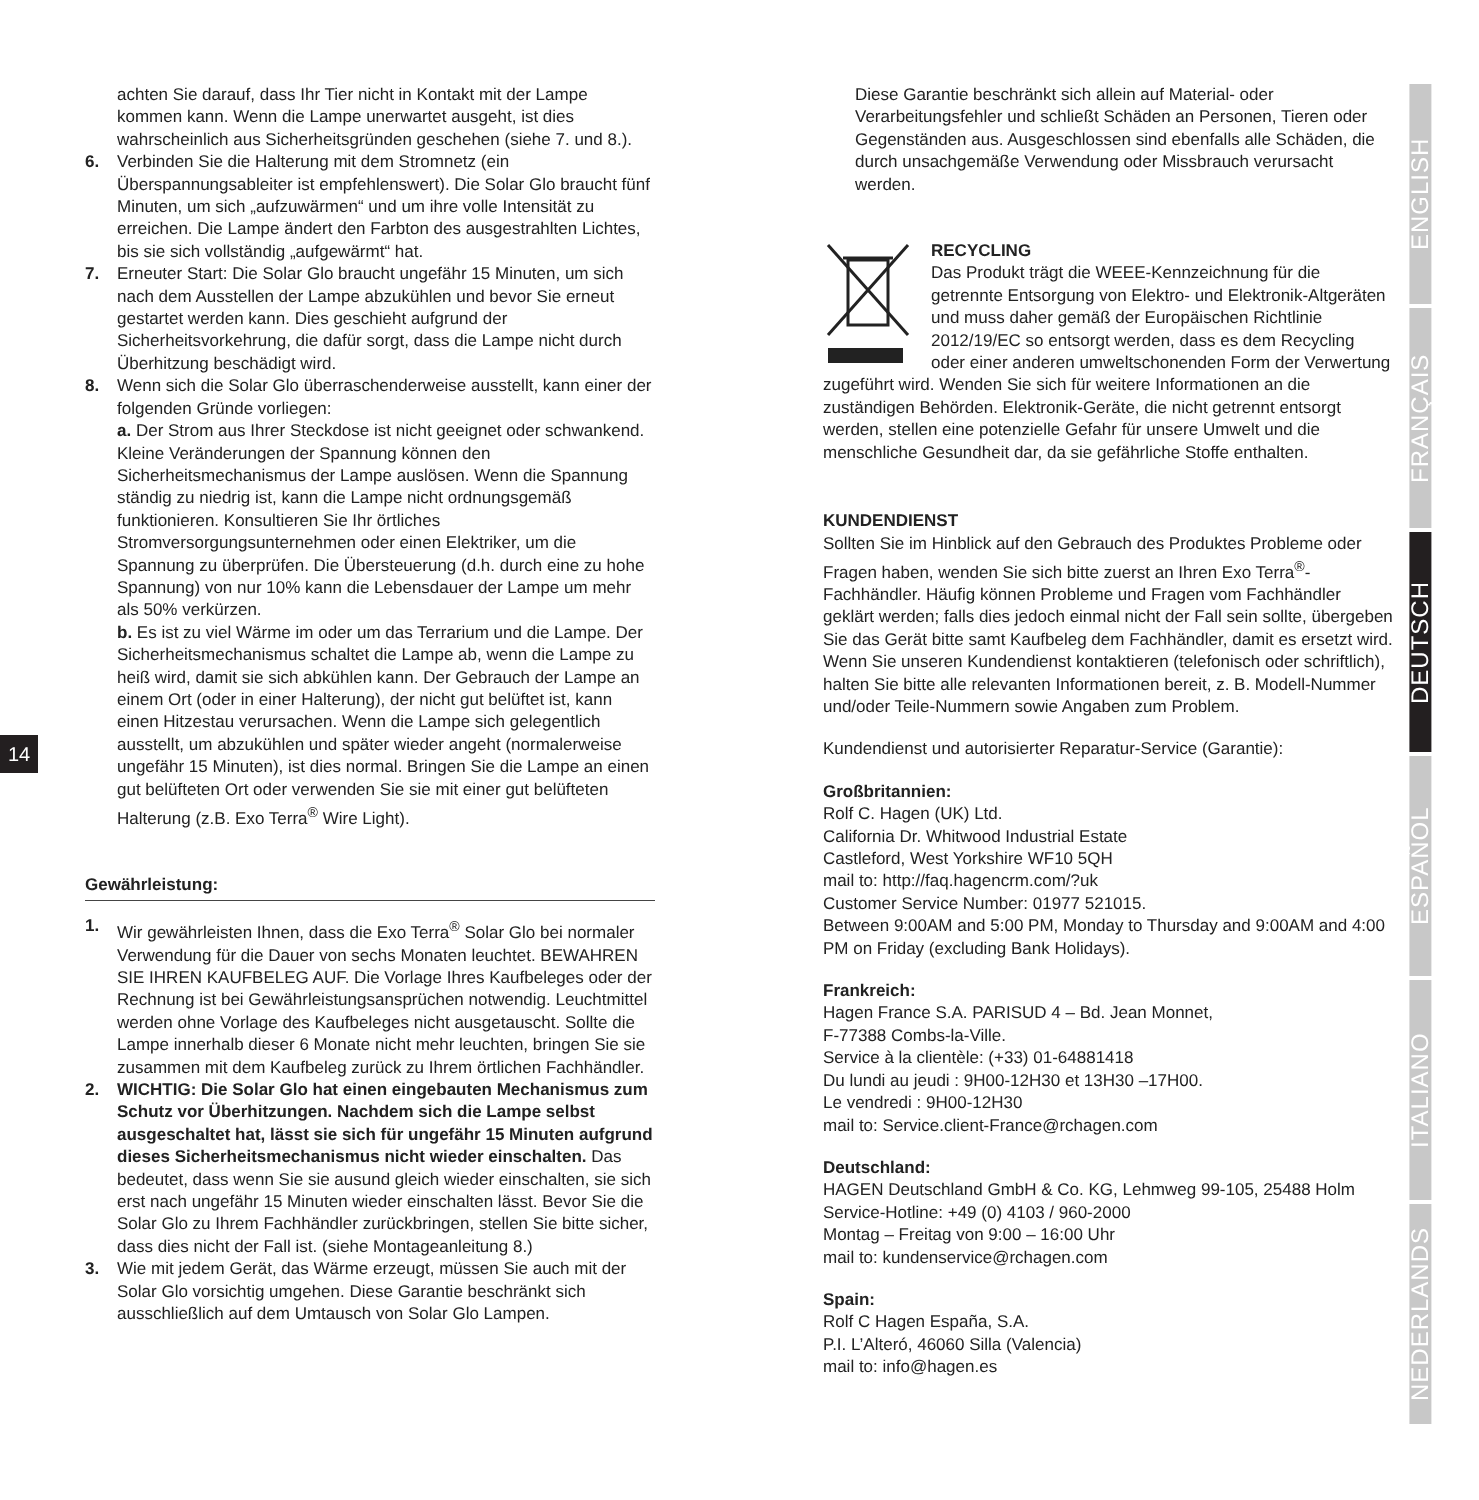14
achten Sie darauf, dass Ihr Tier nicht in Kontakt mit der Lampe kommen kann. Wenn die Lampe unerwartet ausgeht, ist dies wahrscheinlich aus Sicherheitsgründen geschehen (siehe 7. und 8.).
6. Verbinden Sie die Halterung mit dem Stromnetz (ein Überspannungsableiter ist empfehlenswert). Die Solar Glo braucht fünf Minuten, um sich „aufzuwärmen“ und um ihre volle Intensität zu erreichen. Die Lampe ändert den Farbton des ausgestrahlten Lichtes, bis sie sich vollständig „aufgewärmt“ hat.
7. Erneuter Start: Die Solar Glo braucht ungefähr 15 Minuten, um sich nach dem Ausstellen der Lampe abzukühlen und bevor Sie erneut gestartet werden kann. Dies geschieht aufgrund der Sicherheitsvorkehrung, die dafür sorgt, dass die Lampe nicht durch Überhitzung beschädigt wird.
8. Wenn sich die Solar Glo überraschenderweise ausstellt, kann einer der folgenden Gründe vorliegen:
a. Der Strom aus Ihrer Steckdose ist nicht geeignet oder schwankend. Kleine Veränderungen der Spannung können den Sicherheitsmechanismus der Lampe auslösen. Wenn die Spannung ständig zu niedrig ist, kann die Lampe nicht ordnungsgemäß funktionieren. Konsultieren Sie Ihr örtliches Stromversorgungsunternehmen oder einen Elektriker, um die Spannung zu überprüfen. Die Übersteuerung (d.h. durch eine zu hohe Spannung) von nur 10% kann die Lebensdauer der Lampe um mehr als 50% verkürzen.
b. Es ist zu viel Wärme im oder um das Terrarium und die Lampe. Der Sicherheitsmechanismus schaltet die Lampe ab, wenn die Lampe zu heiß wird, damit sie sich abkühlen kann. Der Gebrauch der Lampe an einem Ort (oder in einer Halterung), der nicht gut belüftet ist, kann einen Hitzestau verursachen. Wenn die Lampe sich gelegentlich ausstellt, um abzukühlen und später wieder angeht (normalerweise ungefähr 15 Minuten), ist dies normal. Bringen Sie die Lampe an einen gut belüfteten Ort oder verwenden Sie sie mit einer gut belüfteten Halterung (z.B. Exo Terra<sup>®</sup> Wire Light).
Gewährleistung:
1. Wir gewährleisten Ihnen, dass die Exo Terra<sup>®</sup> Solar Glo bei normaler Verwendung für die Dauer von sechs Monaten leuchtet. BEWAHREN SIE IHREN KAUFBELEG AUF. Die Vorlage Ihres Kaufbeleges oder der Rechnung ist bei Gewährleistungsansprüchen notwendig. Leuchtmittel werden ohne Vorlage des Kaufbeleges nicht ausgetauscht. Sollte die Lampe innerhalb dieser 6 Monate nicht mehr leuchten, bringen Sie sie zusammen mit dem Kaufbeleg zurück zu Ihrem örtlichen Fachhändler.
2. WICHTIG: Die Solar Glo hat einen eingebauten Mechanismus zum Schutz vor Überhitzungen. Nachdem sich die Lampe selbst ausgeschaltet hat, lässt sie sich für ungefähr 15 Minuten aufgrund dieses Sicherheitsmechanismus nicht wieder einschalten. Das bedeutet, dass wenn Sie sie ausund gleich wieder einschalten, sie sich erst nach ungefähr 15 Minuten wieder einschalten lässt. Bevor Sie die Solar Glo zu Ihrem Fachhändler zurückbringen, stellen Sie bitte sicher, dass dies nicht der Fall ist. (siehe Montageanleitung 8.)
3. Wie mit jedem Gerät, das Wärme erzeugt, müssen Sie auch mit der Solar Glo vorsichtig umgehen. Diese Garantie beschränkt sich ausschließlich auf dem Umtausch von Solar Glo Lampen.
Diese Garantie beschränkt sich allein auf Material- oder Verarbeitungsfehler und schließt Schäden an Personen, Tieren oder Gegenständen aus. Ausgeschlossen sind ebenfalls alle Schäden, die durch unsachgemäße Verwendung oder Missbrauch verursacht werden.
RECYCLING
Das Produkt trägt die WEEE-Kennzeichnung für die getrennte Entsorgung von Elektro- und Elektronik-Altgeräten und muss daher gemäß der Europäischen Richtlinie 2012/19/EC so entsorgt werden, dass es dem Recycling oder einer anderen umweltschonenden Form der Verwertung zugeführt wird. Wenden Sie sich für weitere Informationen an die zuständigen Behörden. Elektronik-Geräte, die nicht getrennt entsorgt werden, stellen eine potenzielle Gefahr für unsere Umwelt und die menschliche Gesundheit dar, da sie gefährliche Stoffe enthalten.
KUNDENDIENST
Sollten Sie im Hinblick auf den Gebrauch des Produktes Probleme oder Fragen haben, wenden Sie sich bitte zuerst an Ihren Exo Terra<sup>®</sup>-Fachhändler. Häufig können Probleme und Fragen vom Fachhändler geklärt werden; falls dies jedoch einmal nicht der Fall sein sollte, übergeben Sie das Gerät bitte samt Kaufbeleg dem Fachhändler, damit es ersetzt wird. Wenn Sie unseren Kundendienst kontaktieren (telefonisch oder schriftlich), halten Sie bitte alle relevanten Informationen bereit, z. B. Modell-Nummer und/oder Teile-Nummern sowie Angaben zum Problem.
Kundendienst und autorisierter Reparatur-Service (Garantie):
Großbritannien:
Rolf C. Hagen (UK) Ltd.
California Dr. Whitwood Industrial Estate
Castleford, West Yorkshire WF10 5QH
mail to: http://faq.hagencrm.com/?uk
Customer Service Number: 01977 521015.
Between 9:00AM and 5:00 PM, Monday to Thursday and 9:00AM and 4:00 PM on Friday (excluding Bank Holidays).
Frankreich:
Hagen France S.A. PARISUD 4 – Bd. Jean Monnet,
F-77388 Combs-la-Ville.
Service à la clientèle: (+33) 01-64881418
Du lundi au jeudi : 9H00-12H30 et 13H30 –17H00.
Le vendredi : 9H00-12H30
mail to: Service.client-France@rchagen.com
Deutschland:
HAGEN Deutschland GmbH & Co. KG, Lehmweg 99-105, 25488 Holm
Service-Hotline: +49 (0) 4103 / 960-2000
Montag – Freitag von 9:00 – 16:00 Uhr
mail to: kundenservice@rchagen.com
Spain:
Rolf C Hagen España, S.A.
P.I. L’Alteró, 46060 Silla (Valencia)
mail to: info@hagen.es
ENGLISH
FRANÇAIS
DEUTSCH
ESPAÑOL
ITALIANO
NEDERLANDS